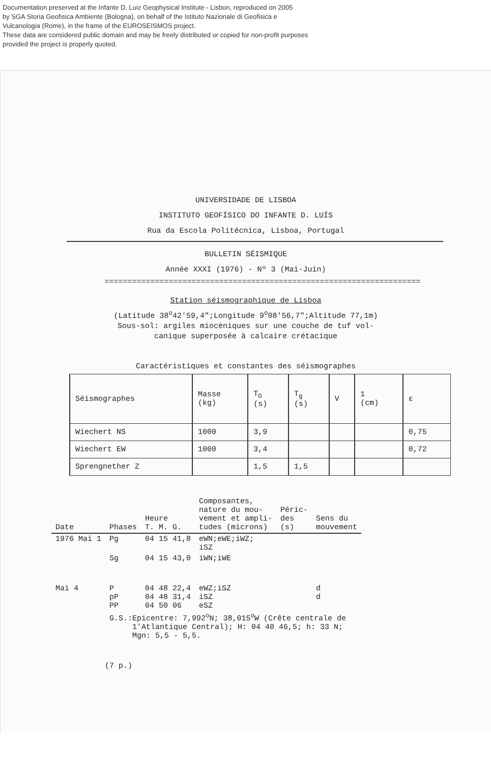Documentation preserved at the Infante D. Luiz Geophysical Institute - Lisbon, reproduced on 2005
by SGA Storia Geofisica Ambiente (Bologna), on behalf of the Istituto Nazionale di Geofisica e
Vulcanologia (Rome), in the frame of the EUROSEISMOS project.
These data are considered public domain and may be freely distributed or copied for non-profit purposes
provided the project is properly quoted.
UNIVERSIDADE DE LISBOA
INSTITUTO GEOFÍSICO DO INFANTE D. LUÍS
Rua da Escola Politécnica, Lisboa, Portugal
BULLETIN SÉISMIQUE
Année XXXI (1976) - Nº 3 (Mai-Juin)
=====================================================================
Station séismographique de Lisboa
(Latitude 38<sup>o</sup>42'59,4";Longitude 9<sup>o</sup>08'56,7";Altitude 77,1m)
Sous-sol: argiles miocèniques sur une couche de tuf vol-
canique superposée à calcaire crétacique
Caractéristiques et constantes des séismographes
| Séismographes | Masse (kg) | T<sub>O</sub> (s) | T<sub>g</sub> (s) | V | 1 (cm) | ε |
| --- | --- | --- | --- | --- | --- | --- |
| Wiechert NS | 1000 | 3,9 | | | | 0,75 |
| Wiechert EW | 1000 | 3,4 | | | | 0,72 |
| Sprengnether Z | | 1,5 | 1,5 | | | |
| Date | Phases | Heure T. M. G. | Composantes, nature du mou- vement et ampli- tudes (microns) | Péric- des (s) | Sens du mouvement |
| --- | --- | --- | --- | --- | --- |
| 1976 Mai 1 | Pg | 04 15 41,8 | eWN;eWE;iWZ; iSZ | | |
| | Sg | 04 15 43,0 | iWN;iWE | | |
| Mai 4 | P pP PP | 04 48 22,4 04 48 31,4 04 50 06 | eWZ;iSZ iSZ eSZ | | d d |
| | G.S.:Epicentre: 7,992<sup>o</sup>N; 38,015<sup>o</sup>W (Crête centrale de 1'Atlantique Central); H: 04 40 46,5; h: 33 N; Mgn: 5,5 - 5,5. | | | | |
(7 p.)